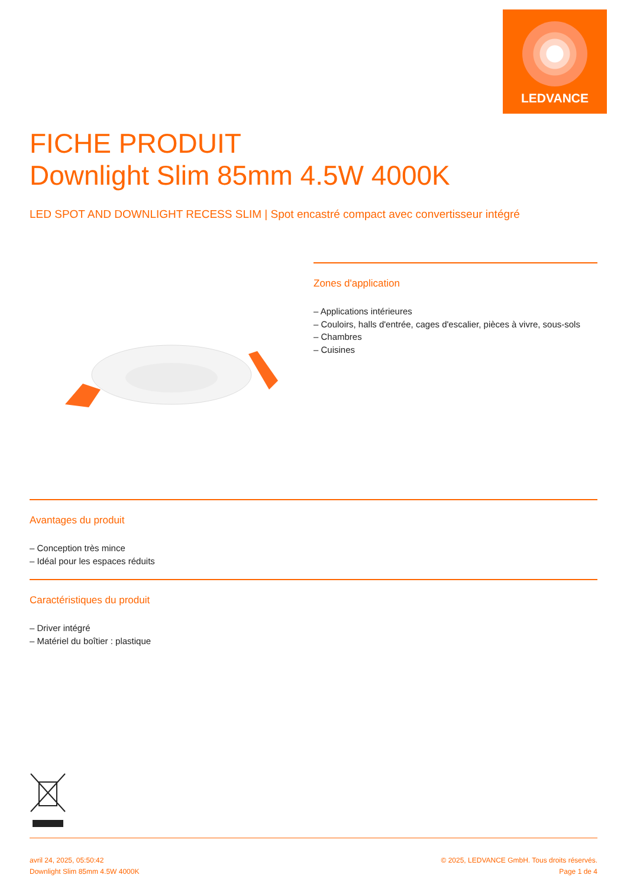LEDVANCE
FICHE PRODUIT
Downlight Slim 85mm 4.5W 4000K
LED SPOT AND DOWNLIGHT RECESS SLIM | Spot encastré compact avec convertisseur intégré
Zones d'application
– Applications intérieures
– Couloirs, halls d'entrée, cages d'escalier, pièces à vivre, sous-sols
– Chambres
– Cuisines
Avantages du produit
– Conception très mince
– Idéal pour les espaces réduits
Caractéristiques du produit
– Driver intégré
– Matériel du boîtier : plastique
avril 24, 2025, 05:50:42
Downlight Slim 85mm 4.5W 4000K
© 2025, LEDVANCE GmbH. Tous droits réservés.
Page 1 de 4